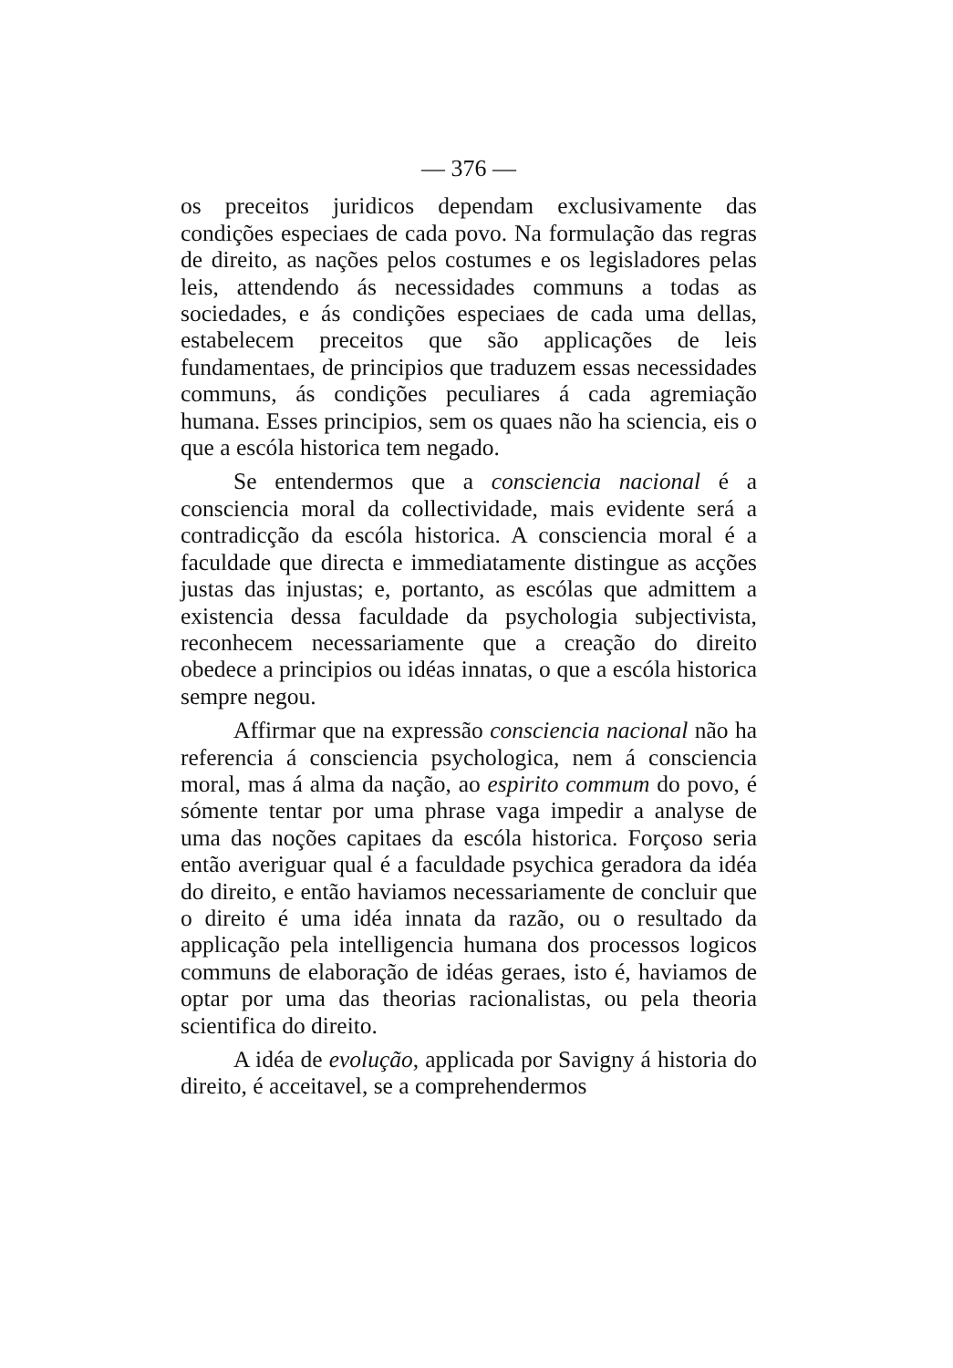— 376 —
os preceitos juridicos dependam exclusivamente das condições especiaes de cada povo. Na formulação das regras de direito, as nações pelos costumes e os legisladores pelas leis, attendendo ás necessidades communs a todas as sociedades, e ás condições especiaes de cada uma dellas, estabelecem preceitos que são applicações de leis fundamentaes, de principios que traduzem essas necessidades communs, ás condições peculiares á cada agremiação humana. Esses principios, sem os quaes não ha sciencia, eis o que a escóla historica tem negado.
Se entendermos que a consciencia nacional é a consciencia moral da collectividade, mais evidente será a contradicção da escóla historica. A consciencia moral é a faculdade que directa e immediatamente distingue as acções justas das injustas; e, portanto, as escólas que admittem a existencia dessa faculdade da psychologia subjectivista, reconhecem necessariamente que a creação do direito obedece a principios ou idéas innatas, o que a escóla historica sempre negou.
Affirmar que na expressão consciencia nacional não ha referencia á consciencia psychologica, nem á consciencia moral, mas á alma da nação, ao espirito commum do povo, é sómente tentar por uma phrase vaga impedir a analyse de uma das noções capitaes da escóla historica. Forçoso seria então averiguar qual é a faculdade psychica geradora da idéa do direito, e então haviamos necessariamente de concluir que o direito é uma idéa innata da razão, ou o resultado da applicação pela intelligencia humana dos processos logicos communs de elaboração de idéas geraes, isto é, haviamos de optar por uma das theorias racionalistas, ou pela theoria scientifica do direito.
A idéa de evolução, applicada por Savigny á historia do direito, é acceitavel, se a comprehendermos